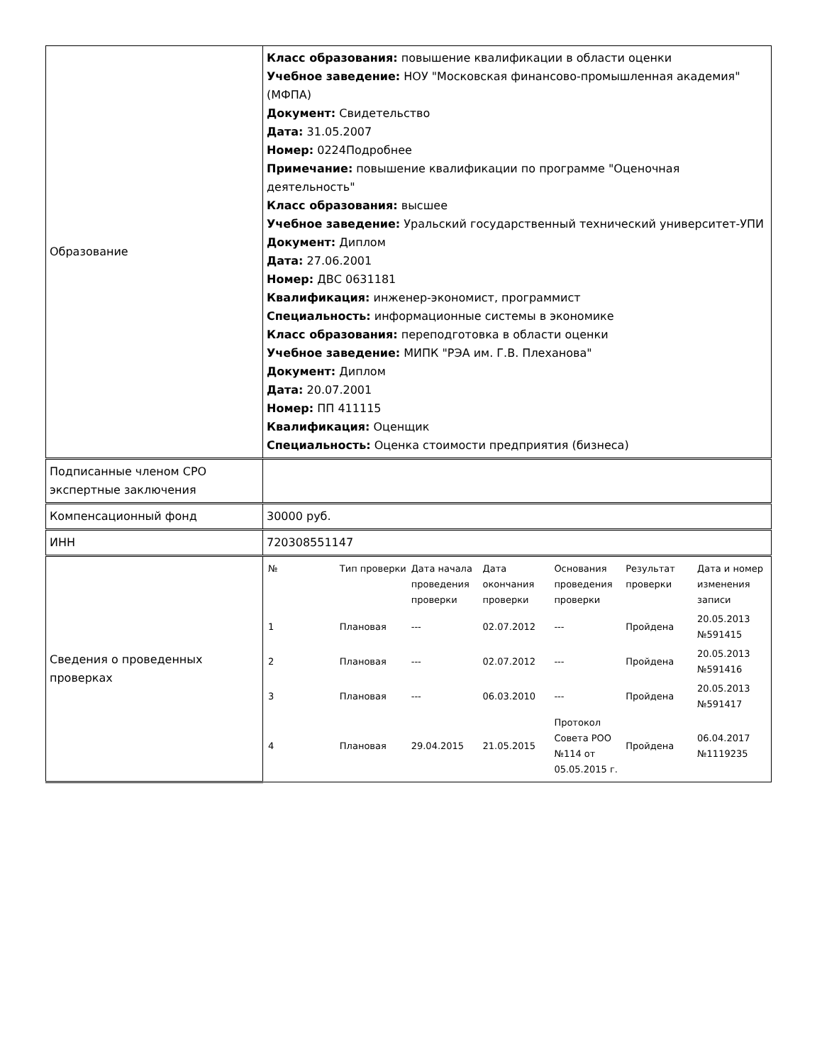| Образование | Класс образования: повышение квалификации в области оценки Учебное заведение: НОУ "Московская финансово-промышленная академия" (МФПА) Документ: Свидетельство Дата: 31.05.2007 Номер: 0224Подробнее Примечание: повышение квалификации по программе "Оценочная деятельность" Класс образования: высшее Учебное заведение: Уральский государственный технический университет-УПИ Документ: Диплом Дата: 27.06.2001 Номер: ДВС 0631181 Квалификация: инженер-экономист, программист Специальность: информационные системы в экономике Класс образования: переподготовка в области оценки Учебное заведение: МИПК "РЭА им. Г.В. Плеханова" Документ: Диплом Дата: 20.07.2001 Номер: ПП 411115 Квалификация: Оценщик Специальность: Оценка стоимости предприятия (бизнеса) |
| Подписанные членом СРО экспертные заключения | |
| Компенсационный фонд | 30000 руб. |
| ИНН | 720308551147 |
| Сведения о проведенных проверках | / № / Тип проверки / Дата начала проведения проверки / Дата окончания проверки / Основания проведения проверки / Результат проверки / Дата и номер изменения записи / / --- / --- / --- / --- / --- / --- / --- / / 1 / Плановая / --- / 02.07.2012 / --- / Пройдена / 20.05.2013 №591415 / / 2 / Плановая / --- / 02.07.2012 / --- / Пройдена / 20.05.2013 №591416 / / 3 / Плановая / --- / 06.03.2010 / --- / Пройдена / 20.05.2013 №591417 / / 4 / Плановая / 29.04.2015 / 21.05.2015 / Протокол Совета РОО №114 от 05.05.2015 г. / Пройдена / 06.04.2017 №1119235 / |